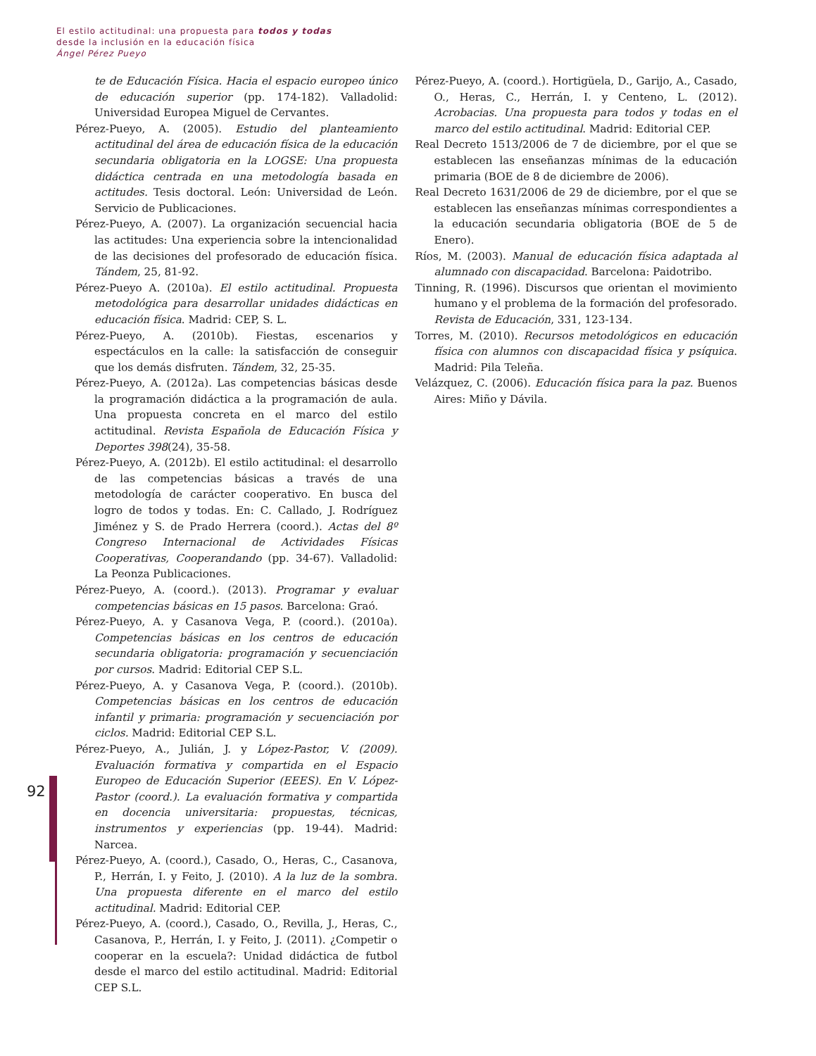El estilo actitudinal: una propuesta para todos y todas
desde la inclusión en la educación física
Ángel Pérez Pueyo
92
te de Educación Física. Hacia el espacio europeo único de educación superior (pp. 174-182). Valladolid: Universidad Europea Miguel de Cervantes.
Pérez-Pueyo, A. (2005). Estudio del planteamiento actitudinal del área de educación física de la educación secundaria obligatoria en la LOGSE: Una propuesta didáctica centrada en una metodología basada en actitudes. Tesis doctoral. León: Universidad de León. Servicio de Publicaciones.
Pérez-Pueyo, A. (2007). La organización secuencial hacia las actitudes: Una experiencia sobre la intencionalidad de las decisiones del profesorado de educación física. Tándem, 25, 81-92.
Pérez-Pueyo A. (2010a). El estilo actitudinal. Propuesta metodológica para desarrollar unidades didácticas en educación física. Madrid: CEP, S. L.
Pérez-Pueyo, A. (2010b). Fiestas, escenarios y espectáculos en la calle: la satisfacción de conseguir que los demás disfruten. Tándem, 32, 25-35.
Pérez-Pueyo, A. (2012a). Las competencias básicas desde la programación didáctica a la programación de aula. Una propuesta concreta en el marco del estilo actitudinal. Revista Española de Educación Física y Deportes 398(24), 35-58.
Pérez-Pueyo, A. (2012b). El estilo actitudinal: el desarrollo de las competencias básicas a través de una metodología de carácter cooperativo. En busca del logro de todos y todas. En: C. Callado, J. Rodríguez Jiménez y S. de Prado Herrera (coord.). Actas del 8º Congreso Internacional de Actividades Físicas Cooperativas, Cooperandando (pp. 34-67). Valladolid: La Peonza Publicaciones.
Pérez-Pueyo, A. (coord.). (2013). Programar y evaluar competencias básicas en 15 pasos. Barcelona: Graó.
Pérez-Pueyo, A. y Casanova Vega, P. (coord.). (2010a). Competencias básicas en los centros de educación secundaria obligatoria: programación y secuenciación por cursos. Madrid: Editorial CEP S.L.
Pérez-Pueyo, A. y Casanova Vega, P. (coord.). (2010b). Competencias básicas en los centros de educación infantil y primaria: programación y secuenciación por ciclos. Madrid: Editorial CEP S.L.
Pérez-Pueyo, A., Julián, J. y López-Pastor, V. (2009). Evaluación formativa y compartida en el Espacio Europeo de Educación Superior (EEES). En V. López-Pastor (coord.). La evaluación formativa y compartida en docencia universitaria: propuestas, técnicas, instrumentos y experiencias (pp. 19-44). Madrid: Narcea.
Pérez-Pueyo, A. (coord.), Casado, O., Heras, C., Casanova, P., Herrán, I. y Feito, J. (2010). A la luz de la sombra. Una propuesta diferente en el marco del estilo actitudinal. Madrid: Editorial CEP.
Pérez-Pueyo, A. (coord.), Casado, O., Revilla, J., Heras, C., Casanova, P., Herrán, I. y Feito, J. (2011). ¿Competir o cooperar en la escuela?: Unidad didáctica de futbol desde el marco del estilo actitudinal. Madrid: Editorial CEP S.L.
Pérez-Pueyo, A. (coord.). Hortigüela, D., Garijo, A., Casado, O., Heras, C., Herrán, I. y Centeno, L. (2012). Acrobacias. Una propuesta para todos y todas en el marco del estilo actitudinal. Madrid: Editorial CEP.
Real Decreto 1513/2006 de 7 de diciembre, por el que se establecen las enseñanzas mínimas de la educación primaria (BOE de 8 de diciembre de 2006).
Real Decreto 1631/2006 de 29 de diciembre, por el que se establecen las enseñanzas mínimas correspondientes a la educación secundaria obligatoria (BOE de 5 de Enero).
Ríos, M. (2003). Manual de educación física adaptada al alumnado con discapacidad. Barcelona: Paidotribo.
Tinning, R. (1996). Discursos que orientan el movimiento humano y el problema de la formación del profesorado. Revista de Educación, 331, 123-134.
Torres, M. (2010). Recursos metodológicos en educación física con alumnos con discapacidad física y psíquica. Madrid: Pila Teleña.
Velázquez, C. (2006). Educación física para la paz. Buenos Aires: Miño y Dávila.